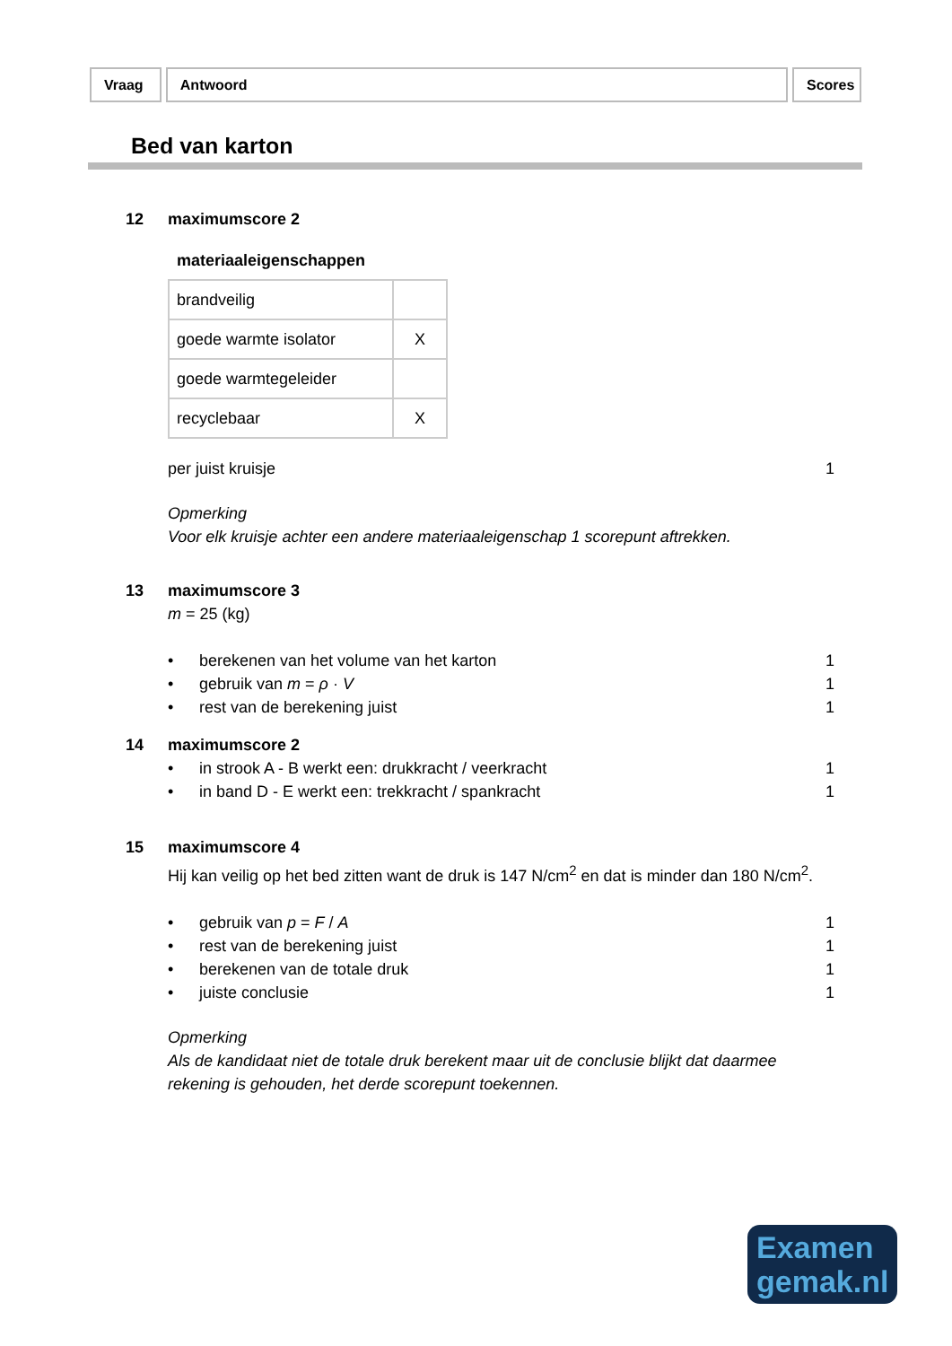Vraag Antwoord Scores
Bed van karton
12 maximumscore 2
materiaaleigenschappen
| brandveilig | |
| goede warmte isolator | X |
| goede warmtegeleider | |
| recyclebaar | X |
per juist kruisje 1
Opmerking
Voor elk kruisje achter een andere materiaaleigenschap 1 scorepunt aftrekken.
13 maximumscore 3
m = 25 (kg)
• berekenen van het volume van het karton 1
• gebruik van m = ρ · V 1
• rest van de berekening juist 1
14 maximumscore 2
• in strook A - B werkt een: drukkracht / veerkracht 1
• in band D - E werkt een: trekkracht / spankracht 1
15 maximumscore 4
Hij kan veilig op het bed zitten want de druk is 147 N/cm<sup>2</sup> en dat is minder dan 180 N/cm<sup>2</sup>.
• gebruik van p = F / A 1
• rest van de berekening juist 1
• berekenen van de totale druk 1
• juiste conclusie 1
Opmerking
Als de kandidaat niet de totale druk berekent maar uit de conclusie blijkt dat daarmee rekening is gehouden, het derde scorepunt toekennen.
Examen
gemak.nl